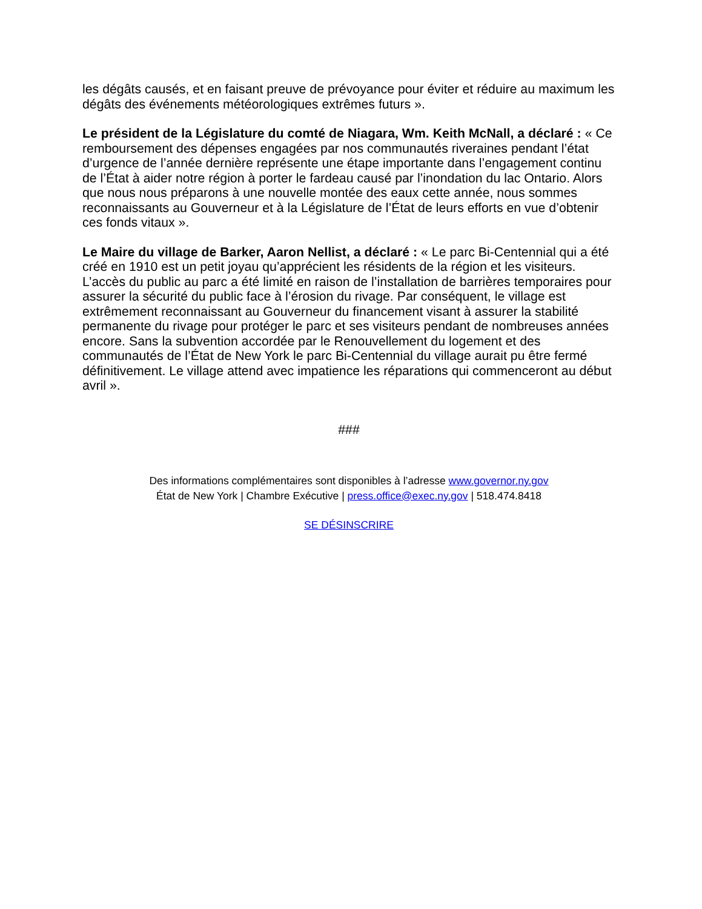les dégâts causés, et en faisant preuve de prévoyance pour éviter et réduire au maximum les dégâts des événements météorologiques extrêmes futurs ».
Le président de la Législature du comté de Niagara, Wm. Keith McNall, a déclaré : « Ce remboursement des dépenses engagées par nos communautés riveraines pendant l’état d’urgence de l’année dernière représente une étape importante dans l’engagement continu de l’État à aider notre région à porter le fardeau causé par l’inondation du lac Ontario. Alors que nous nous préparons à une nouvelle montée des eaux cette année, nous sommes reconnaissants au Gouverneur et à la Législature de l’État de leurs efforts en vue d’obtenir ces fonds vitaux ».
Le Maire du village de Barker, Aaron Nellist, a déclaré : « Le parc Bi-Centennial qui a été créé en 1910 est un petit joyau qu’apprécient les résidents de la région et les visiteurs. L’accès du public au parc a été limité en raison de l’installation de barrières temporaires pour assurer la sécurité du public face à l’érosion du rivage. Par conséquent, le village est extrêmement reconnaissant au Gouverneur du financement visant à assurer la stabilité permanente du rivage pour protéger le parc et ses visiteurs pendant de nombreuses années encore. Sans la subvention accordée par le Renouvellement du logement et des communautés de l’État de New York le parc Bi-Centennial du village aurait pu être fermé définitivement. Le village attend avec impatience les réparations qui commenceront au début avril ».
###
Des informations complémentaires sont disponibles à l’adresse www.governor.ny.gov
État de New York | Chambre Exécutive | press.office@exec.ny.gov | 518.474.8418
SE DÉSINSCRIRE